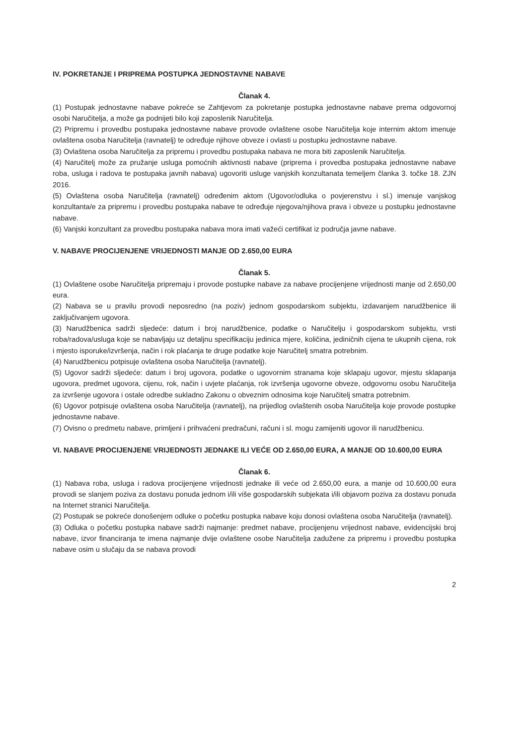IV. POKRETANJE I PRIPREMA POSTUPKA JEDNOSTAVNE NABAVE
Članak 4.
(1) Postupak jednostavne nabave pokreće se Zahtjevom za pokretanje postupka jednostavne nabave prema odgovornoj osobi Naručitelja, a može ga podnijeti bilo koji zaposlenik Naručitelja.
(2) Pripremu i provedbu postupaka jednostavne nabave provode ovlaštene osobe Naručitelja koje internim aktom imenuje ovlaštena osoba Naručitelja (ravnatelj) te određuje njihove obveze i ovlasti u postupku jednostavne nabave.
(3) Ovlaštena osoba Naručitelja za pripremu i provedbu postupaka nabava ne mora biti zaposlenik Naručitelja.
(4) Naručitelj može za pružanje usluga pomoćnih aktivnosti nabave (priprema i provedba postupaka jednostavne nabave roba, usluga i radova te postupaka javnih nabava) ugovoriti usluge vanjskih konzultanata temeljem članka 3. točke 18. ZJN 2016.
(5) Ovlaštena osoba Naručitelja (ravnatelj) određenim aktom (Ugovor/odluka o povjerenstvu i sl.) imenuje vanjskog konzultanta/e za pripremu i provedbu postupaka nabave te određuje njegova/njihova prava i obveze u postupku jednostavne nabave.
(6) Vanjski konzultant za provedbu postupaka nabava mora imati važeći certifikat iz područja javne nabave.
V. NABAVE PROCIJENJENE VRIJEDNOSTI MANJE OD 2.650,00 EURA
Članak 5.
(1) Ovlaštene osobe Naručitelja pripremaju i provode postupke nabave za nabave procijenjene vrijednosti manje od 2.650,00 eura.
(2) Nabava se u pravilu provodi neposredno (na poziv) jednom gospodarskom subjektu, izdavanjem narudžbenice ili zaključivanjem ugovora.
(3) Narudžbenica sadrži sljedeće: datum i broj narudžbenice, podatke o Naručitelju i gospodarskom subjektu, vrsti roba/radova/usluga koje se nabavljaju uz detaljnu specifikaciju jedinica mjere, količina, jediničnih cijena te ukupnih cijena, rok i mjesto isporuke/izvršenja, način i rok plaćanja te druge podatke koje Naručitelj smatra potrebnim.
(4) Narudžbenicu potpisuje ovlaštena osoba Naručitelja (ravnatelj).
(5) Ugovor sadrži sljedeće: datum i broj ugovora, podatke o ugovornim stranama koje sklapaju ugovor, mjestu sklapanja ugovora, predmet ugovora, cijenu, rok, način i uvjete plaćanja, rok izvršenja ugovorne obveze, odgovornu osobu Naručitelja za izvršenje ugovora i ostale odredbe sukladno Zakonu o obveznim odnosima koje Naručitelj smatra potrebnim.
(6) Ugovor potpisuje ovlaštena osoba Naručitelja (ravnatelj), na prijedlog ovlaštenih osoba Naručitelja koje provode postupke jednostavne nabave.
(7) Ovisno o predmetu nabave, primljeni i prihvaćeni predračuni, računi i sl. mogu zamijeniti ugovor ili narudžbenicu.
VI. NABAVE PROCIJENJENE VRIJEDNOSTI JEDNAKE ILI VEĆE OD 2.650,00 EURA, A MANJE OD 10.600,00 EURA
Članak 6.
(1) Nabava roba, usluga i radova procijenjene vrijednosti jednake ili veće od 2.650,00 eura, a manje od 10.600,00 eura provodi se slanjem poziva za dostavu ponuda jednom i/ili više gospodarskih subjekata i/ili objavom poziva za dostavu ponuda na Internet stranici Naručitelja.
(2) Postupak se pokreće donošenjem odluke o početku postupka nabave koju donosi ovlaštena osoba Naručitelja (ravnatelj).
(3) Odluka o početku postupka nabave sadrži najmanje: predmet nabave, procijenjenu vrijednost nabave, evidencijski broj nabave, izvor financiranja te imena najmanje dvije ovlaštene osobe Naručitelja zadužene za pripremu i provedbu postupka nabave osim u slučaju da se nabava provodi
2